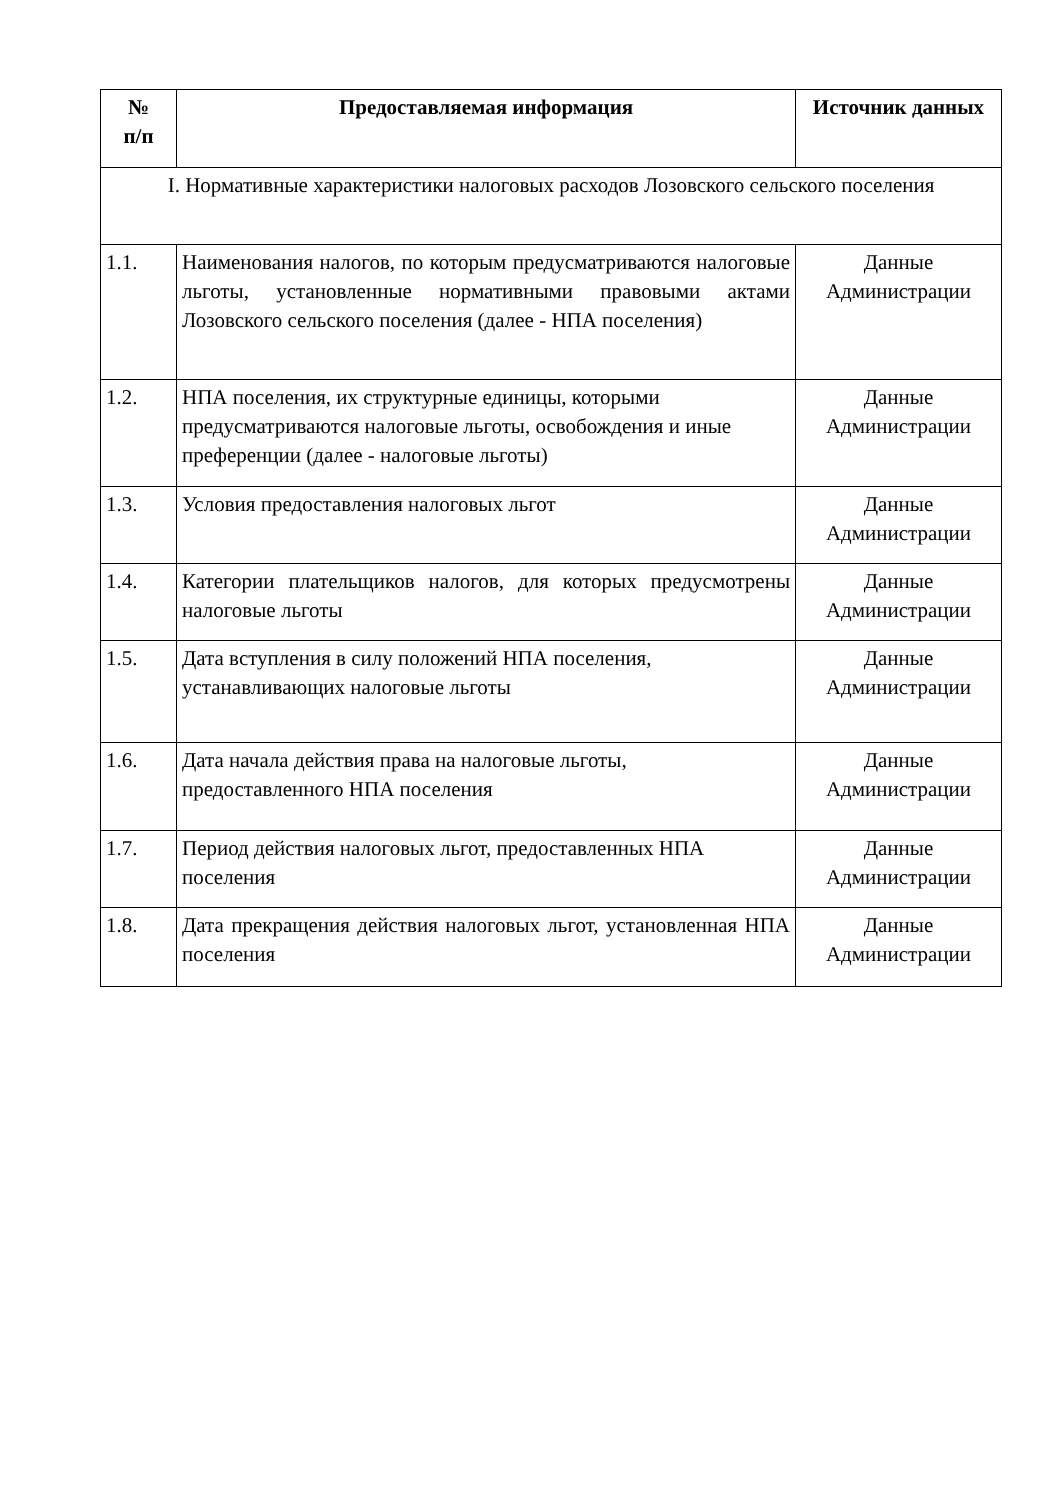| № п/п | Предоставляемая информация | Источник данных |
| --- | --- | --- |
| I. Нормативные характеристики налоговых расходов Лозовского сельского поселения | | |
| 1.1. | Наименования налогов, по которым предусматриваются налоговые льготы, установленные нормативными правовыми актами Лозовского сельского поселения (далее - НПА поселения) | Данные Администрации |
| 1.2. | НПА поселения, их структурные единицы, которыми предусматриваются налоговые льготы, освобождения и иные преференции (далее - налоговые льготы) | Данные Администрации |
| 1.3. | Условия предоставления налоговых льгот | Данные Администрации |
| 1.4. | Категории плательщиков налогов, для которых предусмотрены налоговые льготы | Данные Администрации |
| 1.5. | Дата вступления в силу положений НПА поселения, устанавливающих налоговые льготы | Данные Администрации |
| 1.6. | Дата начала действия права на налоговые льготы, предоставленного НПА поселения | Данные Администрации |
| 1.7. | Период действия налоговых льгот, предоставленных НПА поселения | Данные Администрации |
| 1.8. | Дата прекращения действия налоговых льгот, установленная НПА поселения | Данные Администрации |